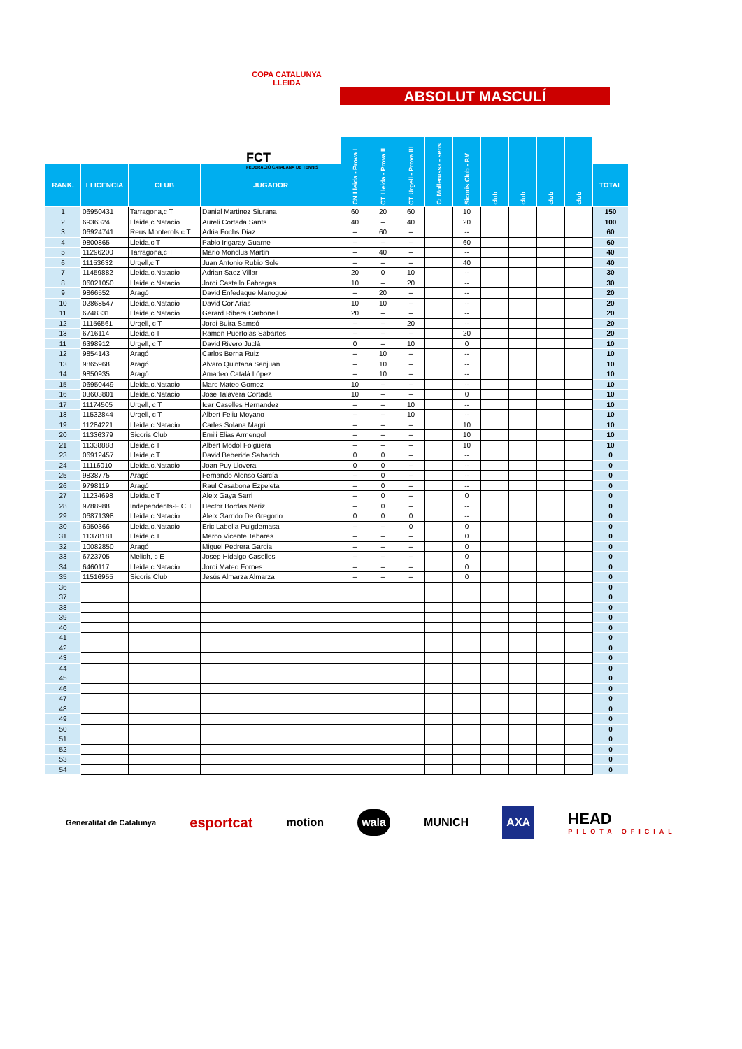COPA CATALUNYA
LLEIDA
FCT
FEDERACIÓ CATALANA DE TENNIS
ABSOLUT MASCULÍ
| | | | | CN Lleida - Prova I | CT Lleida - Prova II | CT Urgell - Prova III | Ct Mollerussa - sens | Sicoris Club - P.V | club | club | club | club | |
| --- | --- | --- | --- | --- | --- | --- | --- | --- | --- | --- | --- | --- | --- |
| RANK. | LLICENCIA | CLUB | JUGADOR | | | | | | | | | | TOTAL |
| 1 | 06950431 | Tarragona,c T | Daniel Martinez Siurana | 60 | 20 | 60 | | 10 | | | | | 150 |
| 2 | 6936324 | Lleida,c.Natacio | Aureli Cortada Sants | 40 | -- | 40 | | 20 | | | | | 100 |
| 3 | 06924741 | Reus Monterols,c T | Adria Fochs Diaz | -- | 60 | -- | | -- | | | | | 60 |
| 4 | 9800865 | Lleida,c T | Pablo Irigaray Guarne | -- | -- | -- | | 60 | | | | | 60 |
| 5 | 11296200 | Tarragona,c T | Mario Monclus Martin | -- | 40 | -- | | -- | | | | | 40 |
| 6 | 11153632 | Urgell,c T | Juan Antonio Rubio Sole | -- | -- | -- | | 40 | | | | | 40 |
| 7 | 11459882 | Lleida,c.Natacio | Adrian Saez Villar | 20 | 0 | 10 | | -- | | | | | 30 |
| 8 | 06021050 | Lleida,c.Natacio | Jordi Castello Fabregas | 10 | -- | 20 | | -- | | | | | 30 |
| 9 | 9866552 | Aragó | David Enfedaque Manogué | -- | 20 | -- | | -- | | | | | 20 |
| 10 | 02868547 | Lleida,c.Natacio | David Cor Arias | 10 | 10 | -- | | -- | | | | | 20 |
| 11 | 6748331 | Lleida,c.Natacio | Gerard Ribera Carbonell | 20 | -- | -- | | -- | | | | | 20 |
| 12 | 11156561 | Urgell, c T | Jordi Buira Samsó | -- | -- | 20 | | -- | | | | | 20 |
| 13 | 6716114 | Lleida,c T | Ramon Puertolas Sabartes | -- | -- | -- | | 20 | | | | | 20 |
| 11 | 6398912 | Urgell, c T | David Rivero Juclà | 0 | -- | 10 | | 0 | | | | | 10 |
| 12 | 9854143 | Aragó | Carlos Berna Ruiz | -- | 10 | -- | | -- | | | | | 10 |
| 13 | 9865968 | Aragó | Alvaro Quintana Sanjuan | -- | 10 | -- | | -- | | | | | 10 |
| 14 | 9850935 | Aragó | Amadeo Catalá López | -- | 10 | -- | | -- | | | | | 10 |
| 15 | 06950449 | Lleida,c.Natacio | Marc Mateo Gomez | 10 | -- | -- | | -- | | | | | 10 |
| 16 | 03603801 | Lleida,c.Natacio | Jose Talavera Cortada | 10 | -- | -- | | 0 | | | | | 10 |
| 17 | 11174505 | Urgell, c T | Icar Caselles Hernandez | -- | -- | 10 | | -- | | | | | 10 |
| 18 | 11532844 | Urgell, c T | Albert Feliu Moyano | -- | -- | 10 | | -- | | | | | 10 |
| 19 | 11284221 | Lleida,c.Natacio | Carles Solana Magri | -- | -- | -- | | 10 | | | | | 10 |
| 20 | 11336379 | Sicoris Club | Emili Elias Armengol | -- | -- | -- | | 10 | | | | | 10 |
| 21 | 11338888 | Lleida,c T | Albert Modol Folguera | -- | -- | -- | | 10 | | | | | 10 |
| 23 | 06912457 | Lleida,c T | David Beberide Sabarich | 0 | 0 | -- | | -- | | | | | 0 |
| 24 | 11116010 | Lleida,c.Natacio | Joan Puy Llovera | 0 | 0 | -- | | -- | | | | | 0 |
| 25 | 9838775 | Aragó | Fernando Alonso García | -- | 0 | -- | | -- | | | | | 0 |
| 26 | 9798119 | Aragó | Raul Casabona Ezpeleta | -- | 0 | -- | | -- | | | | | 0 |
| 27 | 11234698 | Lleida,c T | Aleix Gaya Sarri | -- | 0 | -- | | 0 | | | | | 0 |
| 28 | 9788988 | Independents-F C T | Hector Bordas Neriz | -- | 0 | -- | | -- | | | | | 0 |
| 29 | 06871398 | Lleida,c.Natacio | Aleix Garrido De Gregorio | 0 | 0 | 0 | | -- | | | | | 0 |
| 30 | 6950366 | Lleida,c.Natacio | Eric Labella Puigdemasa | -- | -- | 0 | | 0 | | | | | 0 |
| 31 | 11378181 | Lleida,c T | Marco Vicente Tabares | -- | -- | -- | | 0 | | | | | 0 |
| 32 | 10082850 | Aragó | Miguel Pedrera Garcia | -- | -- | -- | | 0 | | | | | 0 |
| 33 | 6723705 | Melich, c E | Josep Hidalgo Caselles | -- | -- | -- | | 0 | | | | | 0 |
| 34 | 6460117 | Lleida,c.Natacio | Jordi Mateo Fornes | -- | -- | -- | | 0 | | | | | 0 |
| 35 | 11516955 | Sicoris Club | Jesús Almarza Almarza | -- | -- | -- | | 0 | | | | | 0 |
| 36 | | | | | | | | | | | | | 0 |
| 37 | | | | | | | | | | | | | 0 |
| 38 | | | | | | | | | | | | | 0 |
| 39 | | | | | | | | | | | | | 0 |
| 40 | | | | | | | | | | | | | 0 |
| 41 | | | | | | | | | | | | | 0 |
| 42 | | | | | | | | | | | | | 0 |
| 43 | | | | | | | | | | | | | 0 |
| 44 | | | | | | | | | | | | | 0 |
| 45 | | | | | | | | | | | | | 0 |
| 46 | | | | | | | | | | | | | 0 |
| 47 | | | | | | | | | | | | | 0 |
| 48 | | | | | | | | | | | | | 0 |
| 49 | | | | | | | | | | | | | 0 |
| 50 | | | | | | | | | | | | | 0 |
| 51 | | | | | | | | | | | | | 0 |
| 52 | | | | | | | | | | | | | 0 |
| 53 | | | | | | | | | | | | | 0 |
| 54 | | | | | | | | | | | | | 0 |
Generalitat de Catalunya esportcat motion wala MUNICH AXA HEAD
PILOTA OFICIAL